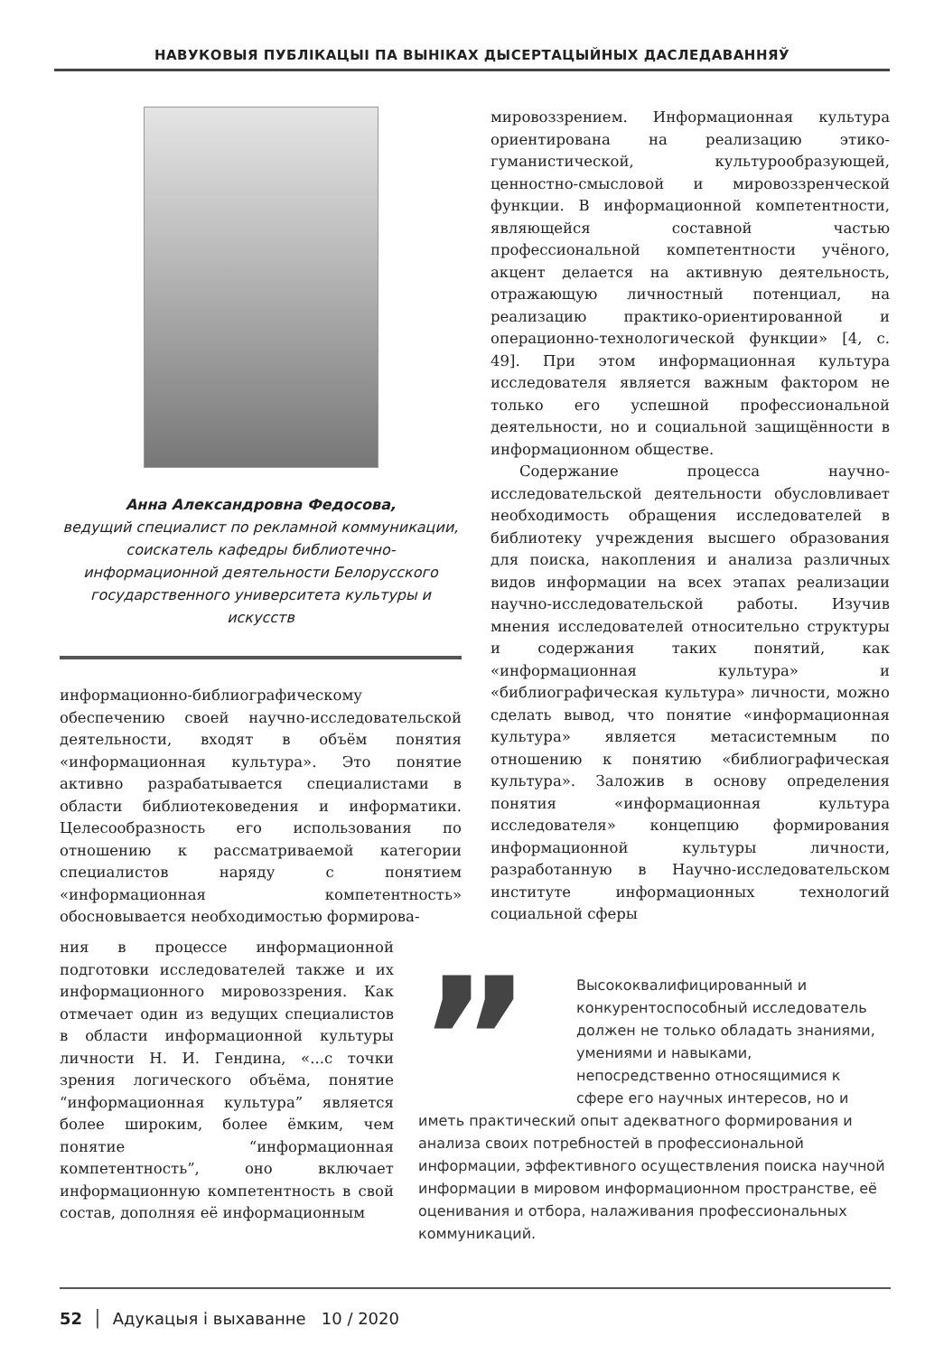НАВУКОВЫЯ ПУБЛІКАЦЫІ ПА ВЫНІКАХ ДЫСЕРТАЦЫЙНЫХ ДАСЛЕДАВАННЯЎ
Анна Александровна Федосова,
ведущий специалист по рекламной коммуникации, соискатель кафедры библиотечно-информационной деятельности Белорусского государственного университета культуры и искусств
информационно-библиографическому обеспечению своей научно-исследовательской деятельности, входят в объём понятия «информационная культура». Это понятие активно разрабатывается специалистами в области библиотековедения и информатики. Целесообразность его использования по отношению к рассматриваемой категории специалистов наряду с понятием «информационная компетентность» обосновывается необходимостью формирова-
ния в процессе информационной подготовки исследователей также и их информационного мировоззрения. Как отмечает один из ведущих специалистов в области информационной культуры личности Н. И. Гендина, «...с точки зрения логического объёма, понятие “информационная культура” является более широким, более ёмким, чем понятие “информационная компетентность”, оно включает информационную компетентность в свой состав, дополняя её информационным
мировоззрением. Информационная культура ориентирована на реализацию этико-гуманистической, культурообразующей, ценностно-смысловой и мировоззренческой функции. В информационной компетентности, являющейся составной частью профессиональной компетентности учёного, акцент делается на активную деятельность, отражающую личностный потенциал, на реализацию практико-ориентированной и операционно-технологической функции» [4, с. 49]. При этом информационная культура исследователя является важным фактором не только его успешной профессиональной деятельности, но и социальной защищённости в информационном обществе.
Содержание процесса научно-исследовательской деятельности обусловливает необходимость обращения исследователей в библиотеку учреждения высшего образования для поиска, накопления и анализа различных видов информации на всех этапах реализации научно-исследовательской работы. Изучив мнения исследователей относительно структуры и содержания таких понятий, как «информационная культура» и «библиографическая культура» личности, можно сделать вывод, что понятие «информационная культура» является метасистемным по отношению к понятию «библиографическая культура». Заложив в основу определения понятия «информационная культура исследователя» концепцию формирования информационной культуры личности, разработанную в Научно-исследовательском институте информационных технологий социальной сферы
”
Высококвалифицированный и конкурентоспособный исследователь должен не только обладать знаниями, умениями и навыками, непосредственно относящимися к сфере его научных интересов, но и иметь практический опыт адекватного формирования и анализа своих потребностей в профессиональной информации, эффективного осуществления поиска научной информации в мировом информационном пространстве, её оценивания и отбора, налаживания профессиональных коммуникаций.
52 │ Адукацыя і выхаванне 10 / 2020